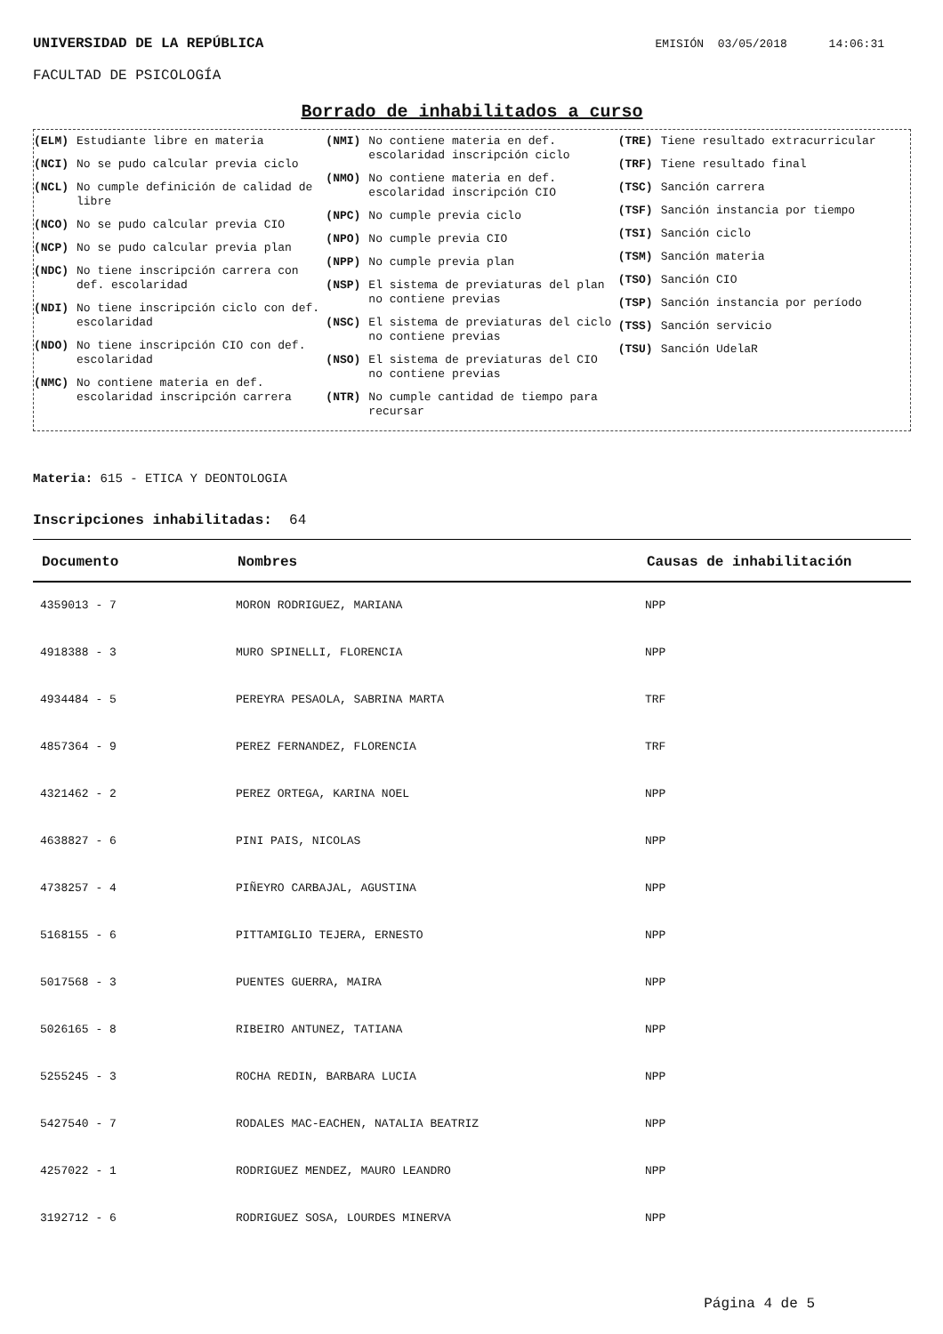UNIVERSIDAD DE LA REPÚBLICA EMISIÓN 03/05/2018 14:06:31
FACULTAD DE PSICOLOGÍA
Borrado de inhabilitados a curso
(ELM) Estudiante libre en materia
(NCI) No se pudo calcular previa ciclo
(NCL) No cumple definición de calidad de libre
(NCO) No se pudo calcular previa CIO
(NCP) No se pudo calcular previa plan
(NDC) No tiene inscripción carrera con def. escolaridad
(NDI) No tiene inscripción ciclo con def. escolaridad
(NDO) No tiene inscripción CIO con def. escolaridad
(NMC) No contiene materia en def. escolaridad inscripción carrera
(NMI) No contiene materia en def. escolaridad inscripción ciclo
(NMO) No contiene materia en def. escolaridad inscripción CIO
(NPC) No cumple previa ciclo
(NPO) No cumple previa CIO
(NPP) No cumple previa plan
(NSP) El sistema de previaturas del plan no contiene previas
(NSC) El sistema de previaturas del ciclo no contiene previas
(NSO) El sistema de previaturas del CIO no contiene previas
(NTR) No cumple cantidad de tiempo para recursar
(TRE) Tiene resultado extracurricular
(TRF) Tiene resultado final
(TSC) Sanción carrera
(TSF) Sanción instancia por tiempo
(TSI) Sanción ciclo
(TSM) Sanción materia
(TSO) Sanción CIO
(TSP) Sanción instancia por período
(TSS) Sanción servicio
(TSU) Sanción UdelaR
Materia: 615 - ETICA Y DEONTOLOGIA
Inscripciones inhabilitadas: 64
| Documento | Nombres | Causas de inhabilitación |
| --- | --- | --- |
| 4359013 - 7 | MORON RODRIGUEZ, MARIANA | NPP |
| 4918388 - 3 | MURO SPINELLI, FLORENCIA | NPP |
| 4934484 - 5 | PEREYRA PESAOLA, SABRINA MARTA | TRF |
| 4857364 - 9 | PEREZ FERNANDEZ, FLORENCIA | TRF |
| 4321462 - 2 | PEREZ ORTEGA, KARINA NOEL | NPP |
| 4638827 - 6 | PINI PAIS, NICOLAS | NPP |
| 4738257 - 4 | PIÑEYRO CARBAJAL, AGUSTINA | NPP |
| 5168155 - 6 | PITTAMIGLIO TEJERA, ERNESTO | NPP |
| 5017568 - 3 | PUENTES GUERRA, MAIRA | NPP |
| 5026165 - 8 | RIBEIRO ANTUNEZ, TATIANA | NPP |
| 5255245 - 3 | ROCHA REDIN, BARBARA LUCIA | NPP |
| 5427540 - 7 | RODALES MAC-EACHEN, NATALIA BEATRIZ | NPP |
| 4257022 - 1 | RODRIGUEZ MENDEZ, MAURO LEANDRO | NPP |
| 3192712 - 6 | RODRIGUEZ SOSA, LOURDES MINERVA | NPP |
Página 4 de 5